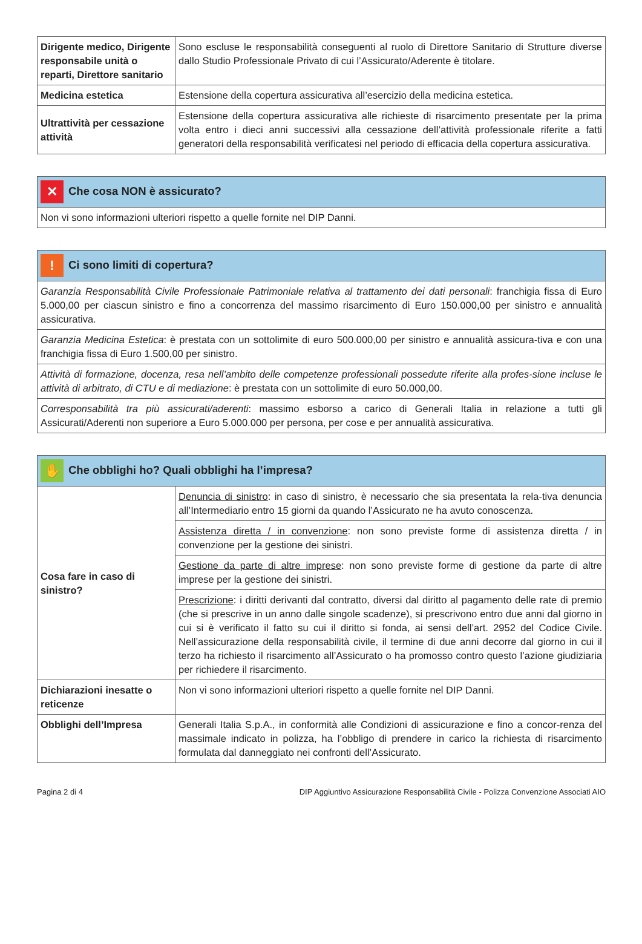| Dirigente medico, Dirigente responsabile unità o reparti, Direttore sanitario | Sono escluse le responsabilità conseguenti al ruolo di Direttore Sanitario di Strutture diverse dallo Studio Professionale Privato di cui l’Assicurato/Aderente è titolare. |
| Medicina estetica | Estensione della copertura assicurativa all’esercizio della medicina estetica. |
| Ultrattività per cessazione attività | Estensione della copertura assicurativa alle richieste di risarcimento presentate per la prima volta entro i dieci anni successivi alla cessazione dell’attività professionale riferite a fatti generatori della responsabilità verificatesi nel periodo di efficacia della copertura assicurativa. |
| ✕ Che cosa NON è assicurato? |
| --- |
| Non vi sono informazioni ulteriori rispetto a quelle fornite nel DIP Danni. |
| ! Ci sono limiti di copertura? |
| --- |
| Garanzia Responsabilità Civile Professionale Patrimoniale relativa al trattamento dei dati personali : franchigia fissa di Euro 5.000,00 per ciascun sinistro e fino a concorrenza del massimo risarcimento di Euro 150.000,00 per sinistro e annualità assicurativa. |
| Garanzia Medicina Estetica : è prestata con un sottolimite di euro 500.000,00 per sinistro e annualità assicura-tiva e con una franchigia fissa di Euro 1.500,00 per sinistro. |
| Attività di formazione, docenza, resa nell’ambito delle competenze professionali possedute riferite alla profes-sione incluse le attività di arbitrato, di CTU e di mediazione : è prestata con un sottolimite di euro 50.000,00. |
| Corresponsabilità tra più assicurati/aderenti : massimo esborso a carico di Generali Italia in relazione a tutti gli Assicurati/Aderenti non superiore a Euro 5.000.000 per persona, per cose e per annualità assicurativa. |
| ✋ Che obblighi ho? Quali obblighi ha l’impresa? | |
| --- | --- |
| Cosa fare in caso di sinistro? | Denuncia di sinistro : in caso di sinistro, è necessario che sia presentata la rela-tiva denuncia all’Intermediario entro 15 giorni da quando l’Assicurato ne ha avuto conoscenza. |
| | Assistenza diretta / in convenzione : non sono previste forme di assistenza diretta / in convenzione per la gestione dei sinistri. |
| | Gestione da parte di altre imprese : non sono previste forme di gestione da parte di altre imprese per la gestione dei sinistri. |
| | Prescrizione : i diritti derivanti dal contratto, diversi dal diritto al pagamento delle rate di premio (che si prescrive in un anno dalle singole scadenze), si prescrivono entro due anni dal giorno in cui si è verificato il fatto su cui il diritto si fonda, ai sensi dell’art. 2952 del Codice Civile. Nell’assicurazione della responsabilità civile, il termine di due anni decorre dal giorno in cui il terzo ha richiesto il risarcimento all’Assicurato o ha promosso contro questo l’azione giudiziaria per richiedere il risarcimento. |
| Dichiarazioni inesatte o reticenze | Non vi sono informazioni ulteriori rispetto a quelle fornite nel DIP Danni. |
| Obblighi dell’Impresa | Generali Italia S.p.A., in conformità alle Condizioni di assicurazione e fino a concor-renza del massimale indicato in polizza, ha l’obbligo di prendere in carico la richiesta di risarcimento formulata dal danneggiato nei confronti dell’Assicurato. |
Pagina 2 di 4 DIP Aggiuntivo Assicurazione Responsabilità Civile - Polizza Convenzione Associati AIO